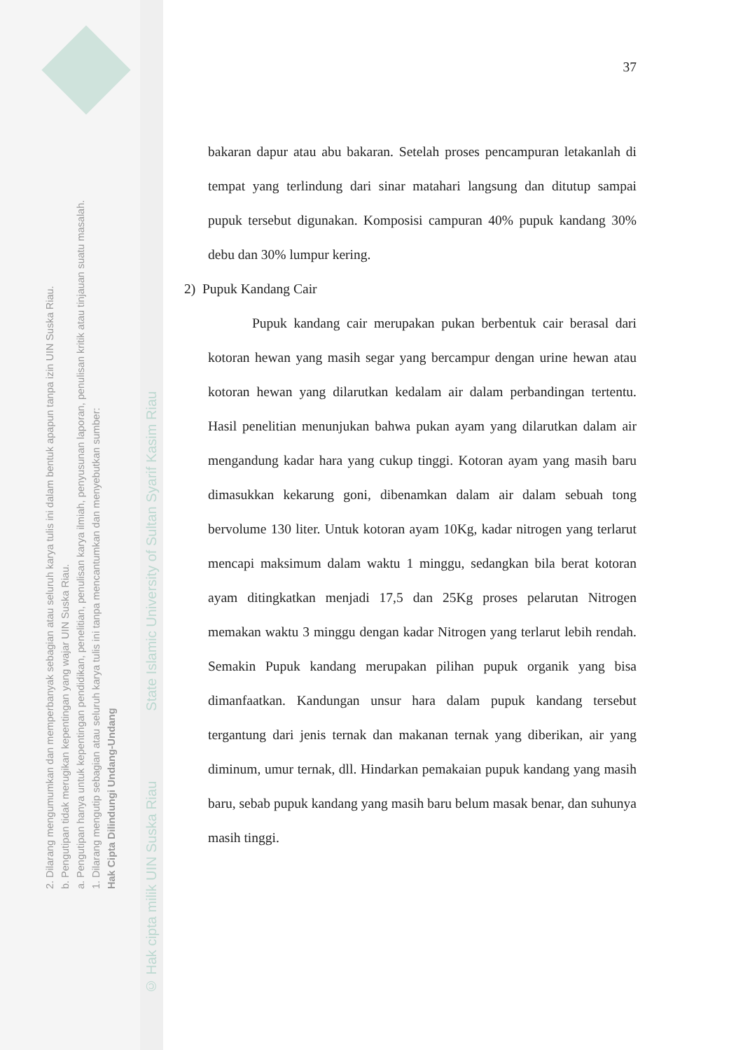2. Dilarang mengumumkan dan memperbanyak sebagian atau seluruh karya tulis ini dalam bentuk apapun tanpa izin UIN Suska Riau.
b. Pengutipan tidak merugikan kepentingan yang wajar UIN Suska Riau.
a. Pengutipan hanya untuk kepentingan pendidikan, penelitian, penulisan karya ilmiah, penyusunan laporan, penulisan kritik atau tinjauan suatu masalah.
1. Dilarang mengutip sebagian atau seluruh karya tulis ini tanpa mencantumkan dan menyebutkan sumber:
Hak Cipta Dilindungi Undang-Undang
© Hak cipta milik UIN Suska Riau State Islamic University of Sultan Syarif Kasim Riau
37
bakaran dapur atau abu bakaran. Setelah proses pencampuran letakanlah di tempat yang terlindung dari sinar matahari langsung dan ditutup sampai pupuk tersebut digunakan. Komposisi campuran 40% pupuk kandang 30% debu dan 30% lumpur kering.
2) Pupuk Kandang Cair
Pupuk kandang cair merupakan pukan berbentuk cair berasal dari kotoran hewan yang masih segar yang bercampur dengan urine hewan atau kotoran hewan yang dilarutkan kedalam air dalam perbandingan tertentu. Hasil penelitian menunjukan bahwa pukan ayam yang dilarutkan dalam air mengandung kadar hara yang cukup tinggi. Kotoran ayam yang masih baru dimasukkan kekarung goni, dibenamkan dalam air dalam sebuah tong bervolume 130 liter. Untuk kotoran ayam 10Kg, kadar nitrogen yang terlarut mencapi maksimum dalam waktu 1 minggu, sedangkan bila berat kotoran ayam ditingkatkan menjadi 17,5 dan 25Kg proses pelarutan Nitrogen memakan waktu 3 minggu dengan kadar Nitrogen yang terlarut lebih rendah. Semakin Pupuk kandang merupakan pilihan pupuk organik yang bisa dimanfaatkan. Kandungan unsur hara dalam pupuk kandang tersebut tergantung dari jenis ternak dan makanan ternak yang diberikan, air yang diminum, umur ternak, dll. Hindarkan pemakaian pupuk kandang yang masih baru, sebab pupuk kandang yang masih baru belum masak benar, dan suhunya masih tinggi.